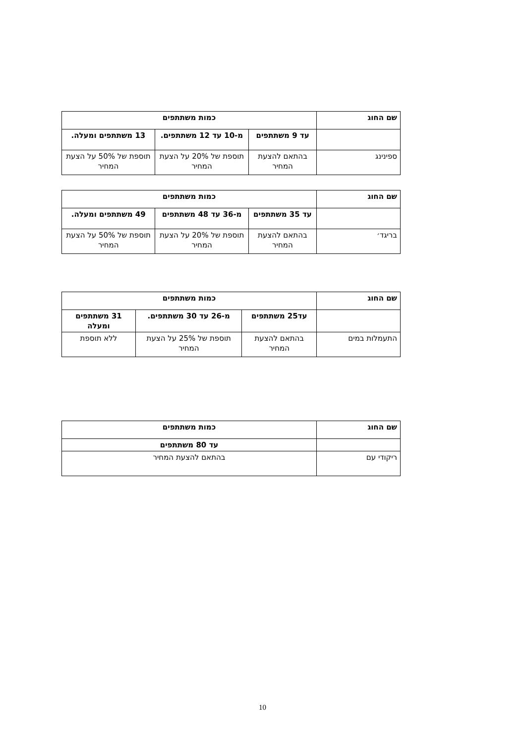| שם החוג | כמות משתתפים | | |
| --- | --- | --- | --- |
| | עד 9 משתתפים | מ-10 עד 12 משתתפים. | 13 משתתפים ומעלה. |
| ספינינג | בהתאם להצעת המחיר | תוספת של 20% על הצעת המחיר | תוספת של 50% על הצעת המחיר |
| שם החוג | כמות משתתפים | | |
| --- | --- | --- | --- |
| | עד 35 משתתפים | מ-36 עד 48 משתתפים | 49 משתתפים ומעלה. |
| בריגד׳ | בהתאם להצעת המחיר | תוספת של 20% על הצעת המחיר | תוספת של 50% על הצעת המחיר |
| שם החוג | כמות משתתפים | | |
| --- | --- | --- | --- |
| | עד25 משתתפים | מ-26 עד 30 משתתפים. | 31 משתתפים ומעלה |
| התעמלות במים | בהתאם להצעת המחיר | תוספת של 25% על הצעת המחיר | ללא תוספת |
| שם החוג | כמות משתתפים |
| --- | --- |
| | עד 80 משתתפים |
| ריקודי עם | בהתאם להצעת המחיר |
10